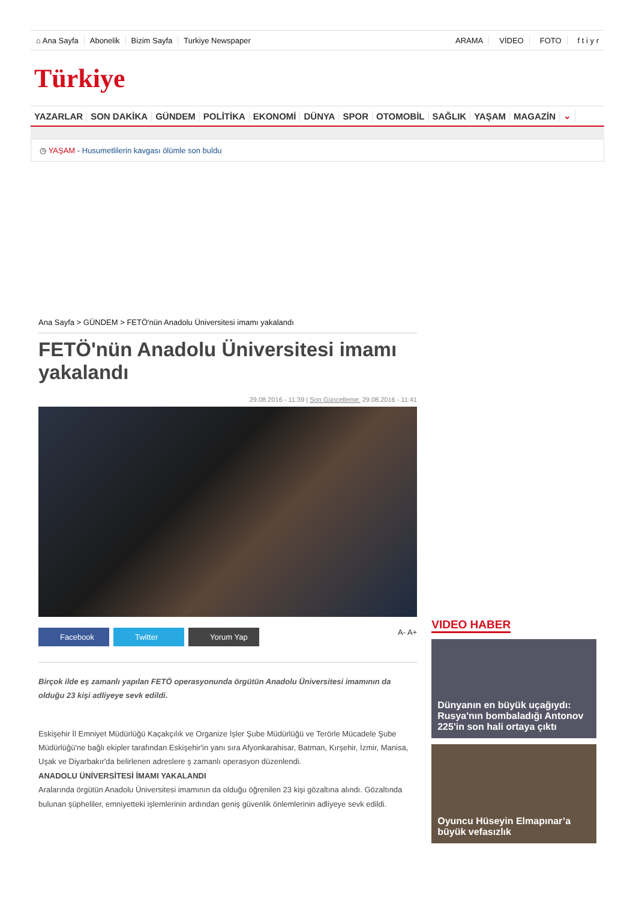⌂ Ana Sayfa Abonelik Bizim Sayfa Turkiye Newspaper ARAMA VİDEO FOTO f t i y r
Türkiye
YAZARLAR SON DAKİKA GÜNDEM POLİTİKA EKONOMİ DÜNYA SPOR OTOMOBİL SAĞLIK YAŞAM MAGAZİN ⌄
◷ YAŞAM - Husumetlilerin kavgası ölümle son buldu
Ana Sayfa > GÜNDEM > FETÖ'nün Anadolu Üniversitesi imamı yakalandı
FETÖ'nün Anadolu Üniversitesi imamı yakalandı
29.08.2016 - 11:39 | Son Güncelleme: 29.08.2016 - 11:41
Facebook Twitter Yorum Yap
A- A+
Birçok ilde eş zamanlı yapılan FETÖ operasyonunda örgütün Anadolu Üniversitesi imamının da olduğu 23 kişi adliyeye sevk edildi.
Eskişehir İl Emniyet Müdürlüğü Kaçakçılık ve Organize İşler Şube Müdürlüğü ve Terörle Mücadele Şube Müdürlüğü'ne bağlı ekipler tarafından Eskişehir'in yanı sıra Afyonkarahisar, Batman, Kırşehir, İzmir, Manisa, Uşak ve Diyarbakır'da belirlenen adreslere ş zamanlı operasyon düzenlendi.
ANADOLU ÜNİVERSİTESİ İMAMI YAKALANDI
Aralarında örgütün Anadolu Üniversitesi imamının da olduğu öğrenilen 23 kişi gözaltına alındı. Gözaltında bulunan şüpheliler, emniyetteki işlemlerinin ardından geniş güvenlik önlemlerinin adliyeye sevk edildi.
VIDEO HABER
Dünyanın en büyük uçağıydı: Rusya'nın bombaladığı Antonov 225'in son hali ortaya çıktı
Oyuncu Hüseyin Elmapınar’a büyük vefasızlık